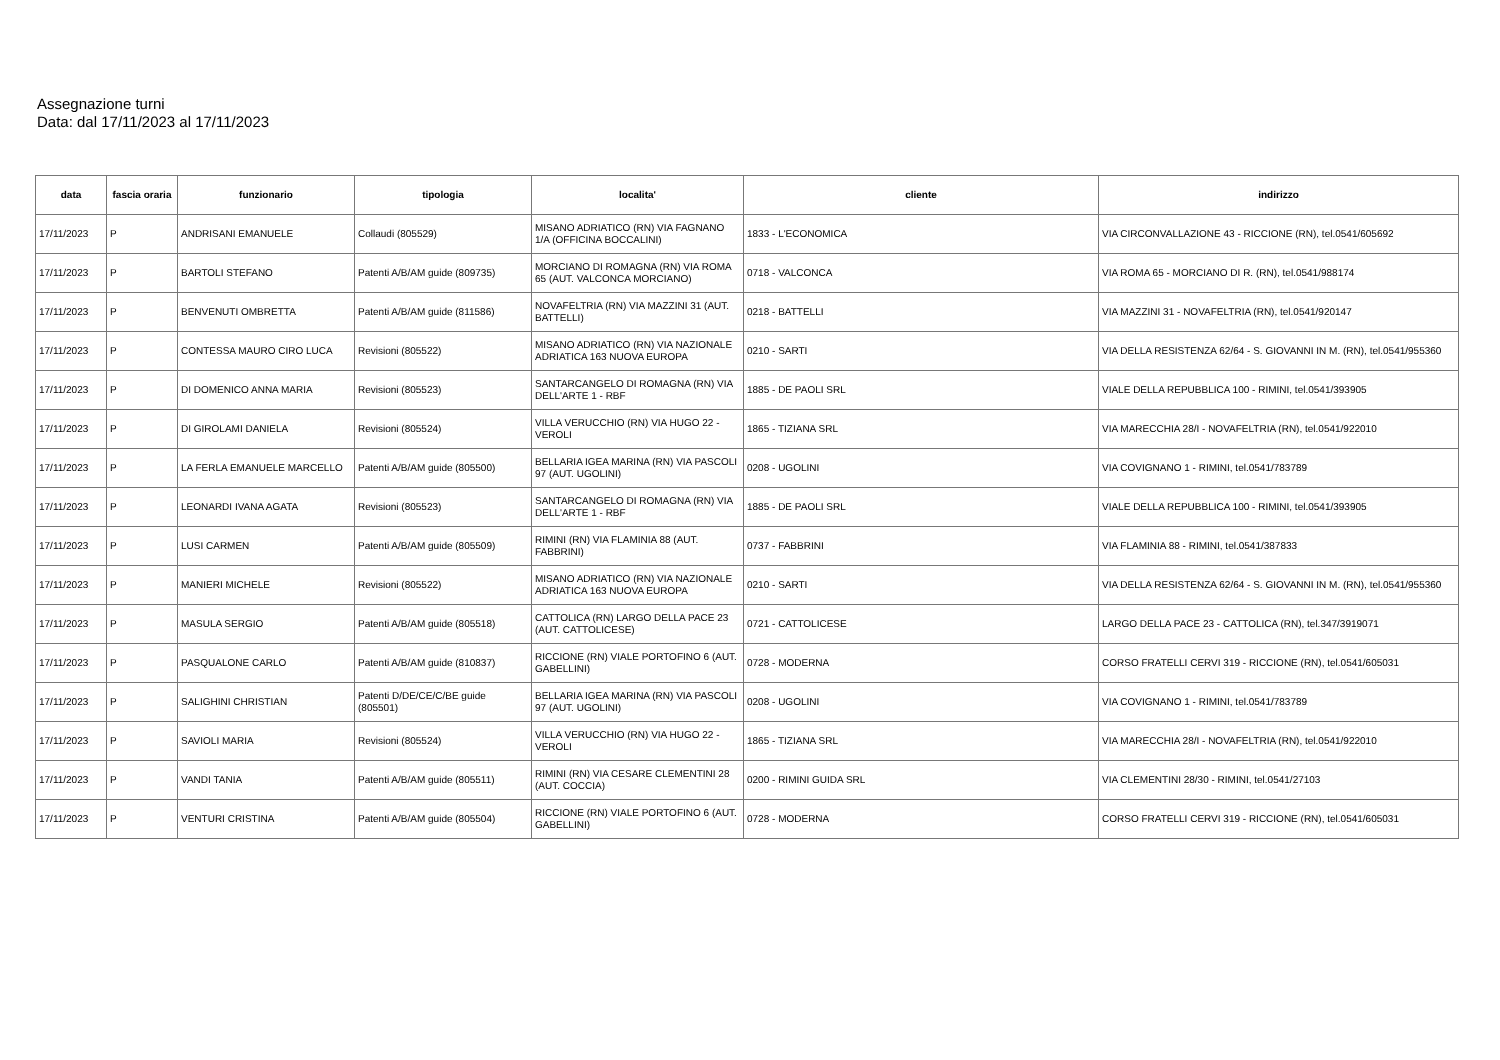Assegnazione turni
Data: dal 17/11/2023 al 17/11/2023
| data | fascia oraria | funzionario | tipologia | localita' | cliente | indirizzo |
| --- | --- | --- | --- | --- | --- | --- |
| 17/11/2023 | P | ANDRISANI EMANUELE | Collaudi (805529) | MISANO ADRIATICO (RN) VIA FAGNANO 1/A (OFFICINA BOCCALINI) | 1833 - L'ECONOMICA | VIA CIRCONVALLAZIONE 43 - RICCIONE (RN), tel.0541/605692 |
| 17/11/2023 | P | BARTOLI STEFANO | Patenti A/B/AM guide (809735) | MORCIANO DI ROMAGNA (RN) VIA ROMA 65 (AUT. VALCONCA MORCIANO) | 0718 - VALCONCA | VIA ROMA 65 - MORCIANO DI R. (RN), tel.0541/988174 |
| 17/11/2023 | P | BENVENUTI OMBRETTA | Patenti A/B/AM guide (811586) | NOVAFELTRIA (RN) VIA MAZZINI 31 (AUT. BATTELLI) | 0218 - BATTELLI | VIA MAZZINI 31 - NOVAFELTRIA (RN), tel.0541/920147 |
| 17/11/2023 | P | CONTESSA MAURO CIRO LUCA | Revisioni (805522) | MISANO ADRIATICO (RN) VIA NAZIONALE ADRIATICA 163 NUOVA EUROPA | 0210 - SARTI | VIA DELLA RESISTENZA 62/64 - S. GIOVANNI IN M. (RN), tel.0541/955360 |
| 17/11/2023 | P | DI DOMENICO ANNA MARIA | Revisioni (805523) | SANTARCANGELO DI ROMAGNA (RN) VIA DELL'ARTE 1 - RBF | 1885 - DE PAOLI SRL | VIALE DELLA REPUBBLICA 100 - RIMINI, tel.0541/393905 |
| 17/11/2023 | P | DI GIROLAMI DANIELA | Revisioni (805524) | VILLA VERUCCHIO (RN) VIA HUGO 22 - VEROLI | 1865 - TIZIANA SRL | VIA MARECCHIA 28/I - NOVAFELTRIA (RN), tel.0541/922010 |
| 17/11/2023 | P | LA FERLA EMANUELE MARCELLO | Patenti A/B/AM guide (805500) | BELLARIA IGEA MARINA (RN) VIA PASCOLI 97 (AUT. UGOLINI) | 0208 - UGOLINI | VIA COVIGNANO 1 - RIMINI, tel.0541/783789 |
| 17/11/2023 | P | LEONARDI IVANA AGATA | Revisioni (805523) | SANTARCANGELO DI ROMAGNA (RN) VIA DELL'ARTE 1 - RBF | 1885 - DE PAOLI SRL | VIALE DELLA REPUBBLICA 100 - RIMINI, tel.0541/393905 |
| 17/11/2023 | P | LUSI CARMEN | Patenti A/B/AM guide (805509) | RIMINI (RN) VIA FLAMINIA 88 (AUT. FABBRINI) | 0737 - FABBRINI | VIA FLAMINIA 88 - RIMINI, tel.0541/387833 |
| 17/11/2023 | P | MANIERI MICHELE | Revisioni (805522) | MISANO ADRIATICO (RN) VIA NAZIONALE ADRIATICA 163 NUOVA EUROPA | 0210 - SARTI | VIA DELLA RESISTENZA 62/64 - S. GIOVANNI IN M. (RN), tel.0541/955360 |
| 17/11/2023 | P | MASULA SERGIO | Patenti A/B/AM guide (805518) | CATTOLICA (RN) LARGO DELLA PACE 23 (AUT. CATTOLICESE) | 0721 - CATTOLICESE | LARGO DELLA PACE 23 - CATTOLICA (RN), tel.347/3919071 |
| 17/11/2023 | P | PASQUALONE CARLO | Patenti A/B/AM guide (810837) | RICCIONE (RN) VIALE PORTOFINO 6 (AUT. GABELLINI) | 0728 - MODERNA | CORSO FRATELLI CERVI 319 - RICCIONE (RN), tel.0541/605031 |
| 17/11/2023 | P | SALIGHINI CHRISTIAN | Patenti D/DE/CE/C/BE guide (805501) | BELLARIA IGEA MARINA (RN) VIA PASCOLI 97 (AUT. UGOLINI) | 0208 - UGOLINI | VIA COVIGNANO 1 - RIMINI, tel.0541/783789 |
| 17/11/2023 | P | SAVIOLI MARIA | Revisioni (805524) | VILLA VERUCCHIO (RN) VIA HUGO 22 - VEROLI | 1865 - TIZIANA SRL | VIA MARECCHIA 28/I - NOVAFELTRIA (RN), tel.0541/922010 |
| 17/11/2023 | P | VANDI TANIA | Patenti A/B/AM guide (805511) | RIMINI (RN) VIA CESARE CLEMENTINI 28 (AUT. COCCIA) | 0200 - RIMINI GUIDA SRL | VIA CLEMENTINI 28/30 - RIMINI, tel.0541/27103 |
| 17/11/2023 | P | VENTURI CRISTINA | Patenti A/B/AM guide (805504) | RICCIONE (RN) VIALE PORTOFINO 6 (AUT. GABELLINI) | 0728 - MODERNA | CORSO FRATELLI CERVI 319 - RICCIONE (RN), tel.0541/605031 |